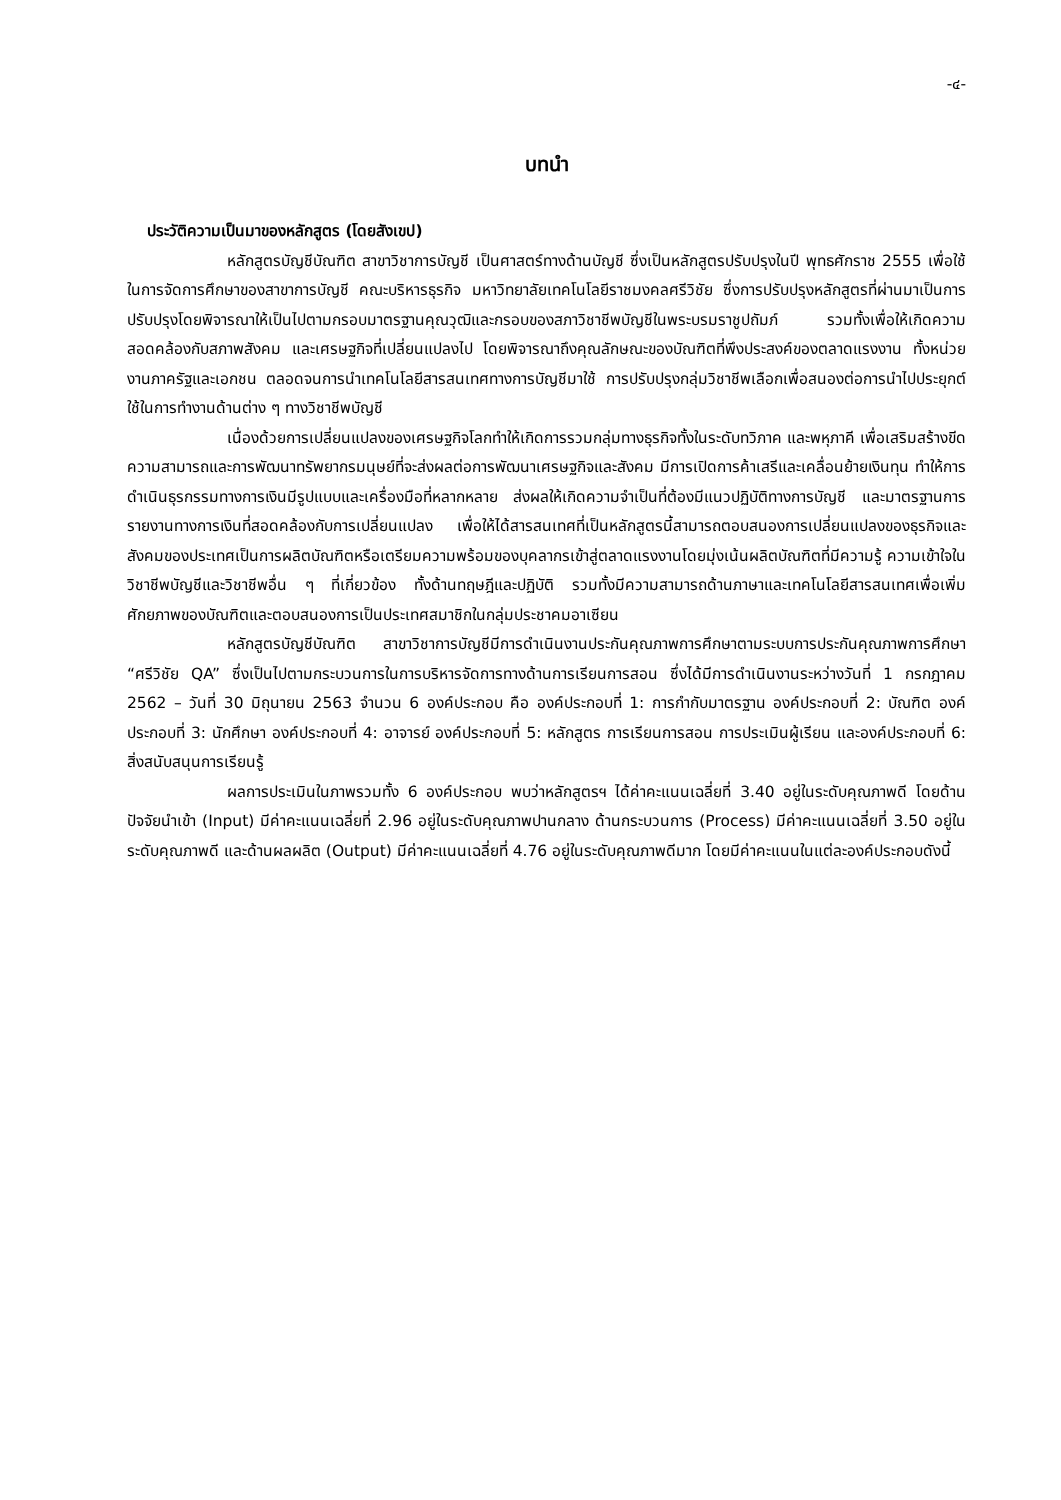-๔-
บทนำ
ประวัติความเป็นมาของหลักสูตร (โดยสังเขป)
หลักสูตรบัญชีบัณฑิต สาขาวิชาการบัญชี เป็นศาสตร์ทางด้านบัญชี ซึ่งเป็นหลักสูตรปรับปรุงในปี พุทธศักราช 2555 เพื่อใช้ในการจัดการศึกษาของสาขาการบัญชี คณะบริหารธุรกิจ มหาวิทยาลัยเทคโนโลยีราชมงคลศรีวิชัย ซึ่งการปรับปรุงหลักสูตรที่ผ่านมาเป็นการปรับปรุงโดยพิจารณาให้เป็นไปตามกรอบมาตรฐานคุณวุฒิและกรอบของสภาวิชาชีพบัญชีในพระบรมราชูปถัมภ์ รวมทั้งเพื่อให้เกิดความสอดคล้องกับสภาพสังคม และเศรษฐกิจที่เปลี่ยนแปลงไป โดยพิจารณาถึงคุณลักษณะของบัณฑิตที่พึงประสงค์ของตลาดแรงงาน ทั้งหน่วยงานภาครัฐและเอกชน ตลอดจนการนำเทคโนโลยีสารสนเทศทางการบัญชีมาใช้ การปรับปรุงกลุ่มวิชาชีพเลือกเพื่อสนองต่อการนำไปประยุกต์ใช้ในการทำงานด้านต่าง ๆ ทางวิชาชีพบัญชี
เนื่องด้วยการเปลี่ยนแปลงของเศรษฐกิจโลกทำให้เกิดการรวมกลุ่มทางธุรกิจทั้งในระดับทวิภาค และพหุภาคี เพื่อเสริมสร้างขีดความสามารถและการพัฒนาทรัพยากรมนุษย์ที่จะส่งผลต่อการพัฒนาเศรษฐกิจและสังคม มีการเปิดการค้าเสรีและเคลื่อนย้ายเงินทุน ทำให้การดำเนินธุรกรรมทางการเงินมีรูปแบบและเครื่องมือที่หลากหลาย ส่งผลให้เกิดความจำเป็นที่ต้องมีแนวปฏิบัติทางการบัญชี และมาตรฐานการรายงานทางการเงินที่สอดคล้องกับการเปลี่ยนแปลง เพื่อให้ได้สารสนเทศที่เป็นหลักสูตรนี้สามารถตอบสนองการเปลี่ยนแปลงของธุรกิจและสังคมของประเทศเป็นการผลิตบัณฑิตหรือเตรียมความพร้อมของบุคลากรเข้าสู่ตลาดแรงงานโดยมุ่งเน้นผลิตบัณฑิตที่มีความรู้ ความเข้าใจในวิชาชีพบัญชีและวิชาชีพอื่น ๆ ที่เกี่ยวข้อง ทั้งด้านทฤษฎีและปฏิบัติ รวมทั้งมีความสามารถด้านภาษาและเทคโนโลยีสารสนเทศเพื่อเพิ่มศักยภาพของบัณฑิตและตอบสนองการเป็นประเทศสมาชิกในกลุ่มประชาคมอาเซียน
หลักสูตรบัญชีบัณฑิต สาขาวิชาการบัญชีมีการดำเนินงานประกันคุณภาพการศึกษาตามระบบการประกันคุณภาพการศึกษา “ศรีวิชัย QA” ซึ่งเป็นไปตามกระบวนการในการบริหารจัดการทางด้านการเรียนการสอน ซึ่งได้มีการดำเนินงานระหว่างวันที่ 1 กรกฎาคม 2562 – วันที่ 30 มิถุนายน 2563 จำนวน 6 องค์ประกอบ คือ องค์ประกอบที่ 1: การกำกับมาตรฐาน องค์ประกอบที่ 2: บัณฑิต องค์ประกอบที่ 3: นักศึกษา องค์ประกอบที่ 4: อาจารย์ องค์ประกอบที่ 5: หลักสูตร การเรียนการสอน การประเมินผู้เรียน และองค์ประกอบที่ 6: สิ่งสนับสนุนการเรียนรู้
ผลการประเมินในภาพรวมทั้ง 6 องค์ประกอบ พบว่าหลักสูตรฯ ได้ค่าคะแนนเฉลี่ยที่ 3.40 อยู่ในระดับคุณภาพดี โดยด้านปัจจัยนำเข้า (Input) มีค่าคะแนนเฉลี่ยที่ 2.96 อยู่ในระดับคุณภาพปานกลาง ด้านกระบวนการ (Process) มีค่าคะแนนเฉลี่ยที่ 3.50 อยู่ในระดับคุณภาพดี และด้านผลผลิต (Output) มีค่าคะแนนเฉลี่ยที่ 4.76 อยู่ในระดับคุณภาพดีมาก โดยมีค่าคะแนนในแต่ละองค์ประกอบดังนี้